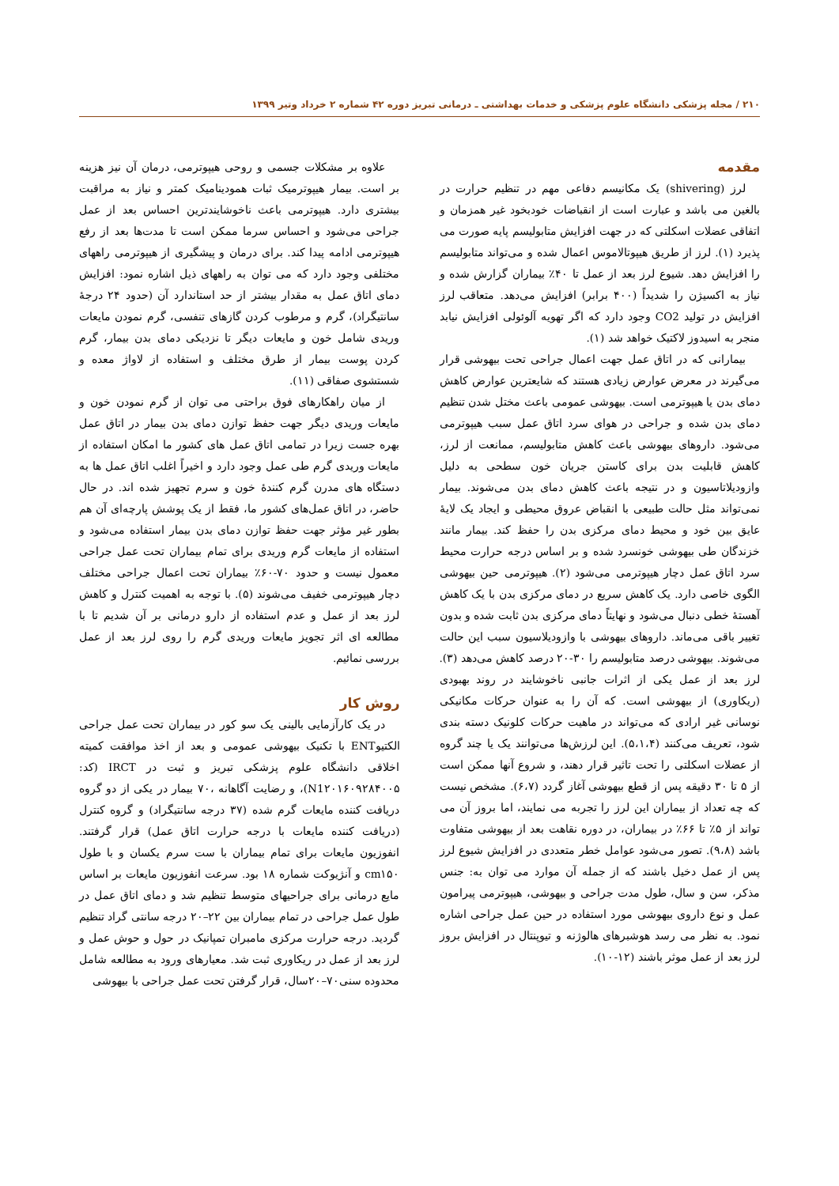۲۱۰ / مجله پزشکی دانشگاه علوم پزشکی و خدمات بهداشتی ـ درمانی تبریز دوره ۴۲ شماره ۲ خرداد وتیر ۱۳۹۹
مقدمه
لرز (shivering) یک مکانیسم دفاعی مهم در تنظیم حرارت در بالغین می باشد و عبارت است از انقباضات خودبخود غیر همزمان و اتفاقی عضلات اسکلتی که در جهت افزایش متابولیسم پایه صورت می پذیرد (۱). لرز از طریق هیپوتالاموس اعمال شده و می‌تواند متابولیسم را افزایش دهد. شیوع لرز بعد از عمل تا ۴۰٪ بیماران گزارش شده و نیاز به اکسیژن را شدیداً (۴۰۰ برابر) افزایش می‌دهد. متعاقب لرز افزایش در تولید CO2 وجود دارد که اگر تهویه آلوئولی افزایش نیابد منجر به اسیدوز لاکتیک خواهد شد (۱).
بیمارانی که در اتاق عمل جهت اعمال جراحی تحت بیهوشی قرار می‌گیرند در معرض عوارض زیادی هستند که شایعترین عوارض کاهش دمای بدن یا هیپوترمی است. بیهوشی عمومی باعث مختل شدن تنظیم دمای بدن شده و جراحی در هوای سرد اتاق عمل سبب هیپوترمی می‌شود. داروهای بیهوشی باعث کاهش متابولیسم، ممانعت از لرز، کاهش قابلیت بدن برای کاستن جریان خون سطحی به دلیل وازودیلاتاسیون و در نتیجه باعث کاهش دمای بدن می‌شوند. بیمار نمی‌تواند مثل حالت طبیعی با انقباض عروق محیطی و ایجاد یک لایهٔ عایق بین خود و محیط دمای مرکزی بدن را حفظ کند. بیمار مانند خزندگان طی بیهوشی خونسرد شده و بر اساس درجه حرارت محیط سرد اتاق عمل دچار هیپوترمی می‌شود (۲). هیپوترمی حین بیهوشی الگوی خاصی دارد. یک کاهش سریع در دمای مرکزی بدن با یک کاهش آهستهٔ خطی دنبال می‌شود و نهایتاً دمای مرکزی بدن ثابت شده و بدون تغییر باقی می‌ماند. داروهای بیهوشی با وازودیلاسیون سبب این حالت می‌شوند. بیهوشی درصد متابولیسم را ۳۰-۲۰ درصد کاهش می‌دهد (۳). لرز بعد از عمل یکی از اثرات جانبی ناخوشایند در روند بهبودی (ریکاوری) از بیهوشی است. که آن را به عنوان حرکات مکانیکی نوسانی غیر ارادی که می‌تواند در ماهیت حرکات کلونیک دسته بندی شود، تعریف می‌کنند (۵،۱،۴). این لرزش‌ها می‌توانند یک یا چند گروه از عضلات اسکلتی را تحت تاثیر قرار دهند، و شروع آنها ممکن است از ۵ تا ۳۰ دقیقه پس از قطع بیهوشی آغاز گردد (۶،۷). مشخص نیست که چه تعداد از بیماران این لرز را تجربه می نمایند، اما بروز آن می تواند از ۵٪ تا ۶۶٪ در بیماران، در دوره نقاهت بعد از بیهوشی متفاوت باشد (۹،۸). تصور می‌شود عوامل خطر متعددی در افزایش شیوع لرز پس از عمل دخیل باشند که از جمله آن موارد می توان به: جنس مذکر، سن و سال، طول مدت جراحی و بیهوشی، هیپوترمی پیرامون عمل و نوع داروی بیهوشی مورد استفاده در حین عمل جراحی اشاره نمود. به نظر می رسد هوشبرهای هالوژنه و تیوپنتال در افزایش بروز لرز بعد از عمل موثر باشند (۱۲-۱۰).
علاوه بر مشکلات جسمی و روحی هیپوترمی، درمان آن نیز هزینه بر است. بیمار هیپوترمیک ثبات همودینامیک کمتر و نیاز به مراقبت بیشتری دارد. هیپوترمی باعث ناخوشایندترین احساس بعد از عمل جراحی می‌شود و احساس سرما ممکن است تا مدت‌ها بعد از رفع هیپوترمی ادامه پیدا کند. برای درمان و پیشگیری از هیپوترمی راههای مختلفی وجود دارد که می توان به راههای ذیل اشاره نمود: افزایش دمای اتاق عمل به مقدار بیشتر از حد استاندارد آن (حدود ۲۴ درجهٔ سانتیگراد)، گرم و مرطوب کردن گازهای تنفسی، گرم نمودن مایعات وریدی شامل خون و مایعات دیگر تا نزدیکی دمای بدن بیمار، گرم کردن پوست بیمار از طرق مختلف و استفاده از لاواژ معده و شستشوی صفاقی (۱۱).
از میان راهکارهای فوق براحتی می توان از گرم نمودن خون و مایعات وریدی دیگر جهت حفظ توازن دمای بدن بیمار در اتاق عمل بهره جست زیرا در تمامی اتاق عمل های کشور ما امکان استفاده از مایعات وریدی گرم طی عمل وجود دارد و اخیراً اغلب اتاق عمل ها به دستگاه های مدرن گرم کنندهٔ خون و سرم تجهیز شده اند. در حال حاضر، در اتاق عمل‌های کشور ما، فقط از یک پوشش پارچه‌ای آن هم بطور غیر مؤثر جهت حفظ توازن دمای بدن بیمار استفاده می‌شود و استفاده از مایعات گرم وریدی برای تمام بیماران تحت عمل جراحی معمول نیست و حدود ۷۰-۶۰٪ بیماران تحت اعمال جراحی مختلف دچار هیپوترمی خفیف می‌شوند (۵). با توجه به اهمیت کنترل و کاهش لرز بعد از عمل و عدم استفاده از دارو درمانی بر آن شدیم تا با مطالعه ای اثر تجویز مایعات وریدی گرم را روی لرز بعد از عمل بررسی نمائیم.
روش کار
در یک کارآزمایی بالینی یک سو کور در بیماران تحت عمل جراحی الکتیوENT با تکنیک بیهوشی عمومی و بعد از اخذ موافقت کمیته اخلاقی دانشگاه علوم پزشکی تبریز و ثبت در IRCT (کد: N1۲۰۱۶۰۹۲۸۴۰۰۵)، و رضایت آگاهانه ،۷۰ بیمار در یکی از دو گروه دریافت کننده مایعات گرم شده (۳۷ درجه سانتیگراد) و گروه کنترل (دریافت کننده مایعات با درجه حرارت اتاق عمل) قرار گرفتند. انفوزیون مایعات برای تمام بیماران با ست سرم یکسان و با طول cm۱۵۰ و آنژیوکت شماره ۱۸ بود. سرعت انفوزیون مایعات بر اساس مایع درمانی برای جراحیهای متوسط تنظیم شد و دمای اتاق عمل در طول عمل جراحی در تمام بیماران بین ۲۲–۲۰ درجه سانتی گراد تنظیم گردید. درجه حرارت مرکزی مامبران تمپانیک در حول و حوش عمل و لرز بعد از عمل در ریکاوری ثبت شد. معیارهای ورود به مطالعه شامل محدوده سنی۷۰–۲۰سال، قرار گرفتن تحت عمل جراحی با بیهوشی